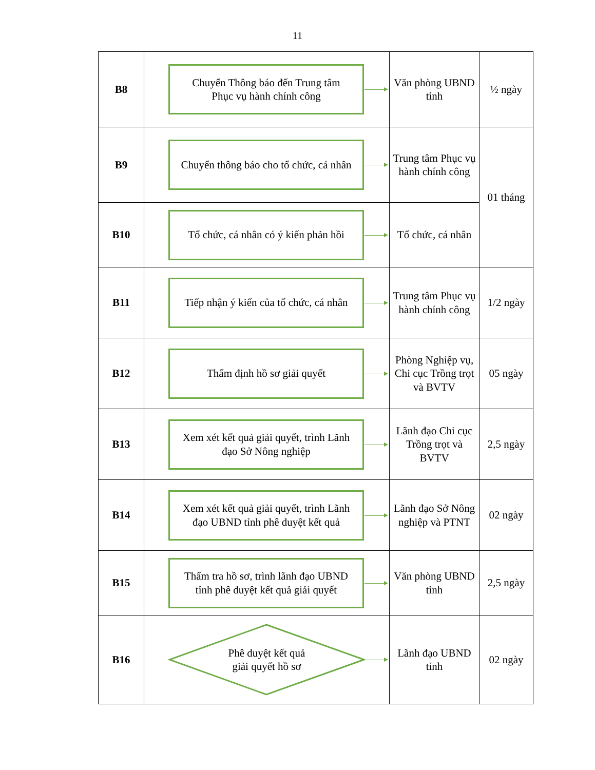11
| B8 | Chuyển Thông báo đến Trung tâm Phục vụ hành chính công | Văn phòng UBND tỉnh | ½ ngày |
| B9 | Chuyển thông báo cho tổ chức, cá nhân | Trung tâm Phục vụ hành chính công | 01 tháng |
| B10 | Tổ chức, cá nhân có ý kiến phản hồi | Tổ chức, cá nhân | |
| B11 | Tiếp nhận ý kiến của tổ chức, cá nhân | Trung tâm Phục vụ hành chính công | 1/2 ngày |
| B12 | Thẩm định hồ sơ giải quyết | Phòng Nghiệp vụ, Chi cục Trồng trọt và BVTV | 05 ngày |
| B13 | Xem xét kết quả giải quyết, trình Lãnh đạo Sở Nông nghiệp | Lãnh đạo Chi cục Trồng trọt và BVTV | 2,5 ngày |
| B14 | Xem xét kết quả giải quyết, trình Lãnh đạo UBND tỉnh phê duyệt kết quả | Lãnh đạo Sở Nông nghiệp và PTNT | 02 ngày |
| B15 | Thẩm tra hồ sơ, trình lãnh đạo UBND tỉnh phê duyệt kết quả giải quyết | Văn phòng UBND tỉnh | 2,5 ngày |
| B16 | Phê duyệt kết quả giải quyết hồ sơ | Lãnh đạo UBND tỉnh | 02 ngày |